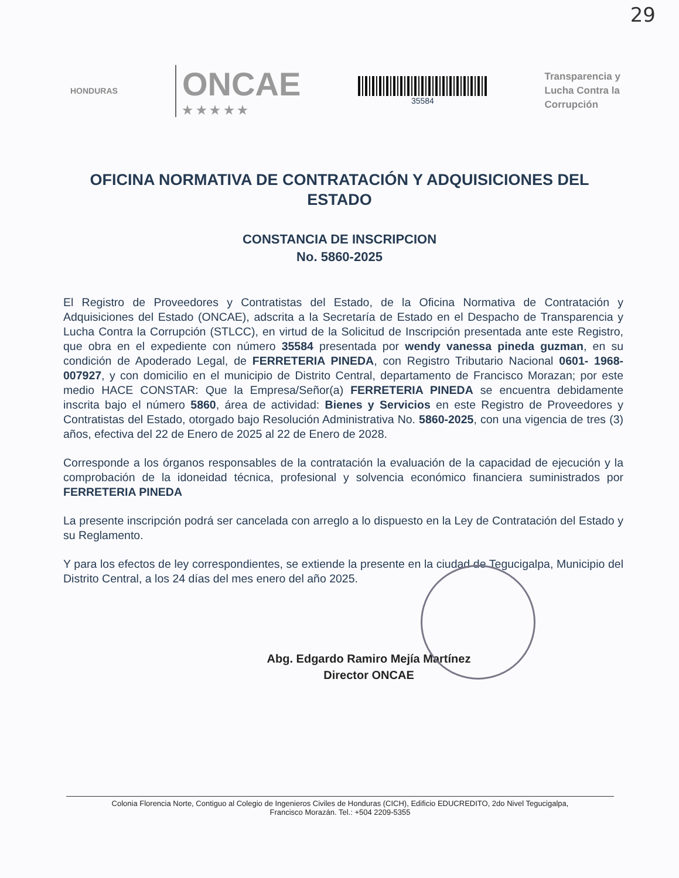29
HONDURAS
ONCAE
★ ★ ★ ★ ★
35584
Transparencia y
Lucha Contra la
Corrupción
OFICINA NORMATIVA DE CONTRATACIÓN Y ADQUISICIONES DEL ESTADO
CONSTANCIA DE INSCRIPCION
No. 5860-2025
El Registro de Proveedores y Contratistas del Estado, de la Oficina Normativa de Contratación y Adquisiciones del Estado (ONCAE), adscrita a la Secretaría de Estado en el Despacho de Transparencia y Lucha Contra la Corrupción (STLCC), en virtud de la Solicitud de Inscripción presentada ante este Registro, que obra en el expediente con número 35584 presentada por wendy vanessa pineda guzman, en su condición de Apoderado Legal, de FERRETERIA PINEDA, con Registro Tributario Nacional 0601- 1968- 007927, y con domicilio en el municipio de Distrito Central, departamento de Francisco Morazan; por este medio HACE CONSTAR: Que la Empresa/Señor(a) FERRETERIA PINEDA se encuentra debidamente inscrita bajo el número 5860, área de actividad: Bienes y Servicios en este Registro de Proveedores y Contratistas del Estado, otorgado bajo Resolución Administrativa No. 5860-2025, con una vigencia de tres (3) años, efectiva del 22 de Enero de 2025 al 22 de Enero de 2028.
Corresponde a los órganos responsables de la contratación la evaluación de la capacidad de ejecución y la comprobación de la idoneidad técnica, profesional y solvencia económico financiera suministrados por FERRETERIA PINEDA
La presente inscripción podrá ser cancelada con arreglo a lo dispuesto en la Ley de Contratación del Estado y su Reglamento.
Y para los efectos de ley correspondientes, se extiende la presente en la ciudad de Tegucigalpa, Municipio del Distrito Central, a los 24 días del mes enero del año 2025.
Abg. Edgardo Ramiro Mejía Martínez
Director ONCAE
Colonia Florencia Norte, Contiguo al Colegio de Ingenieros Civiles de Honduras (CICH), Edificio EDUCREDITO, 2do Nivel Tegucigalpa,
Francisco Morazán. Tel.: +504 2209-5355